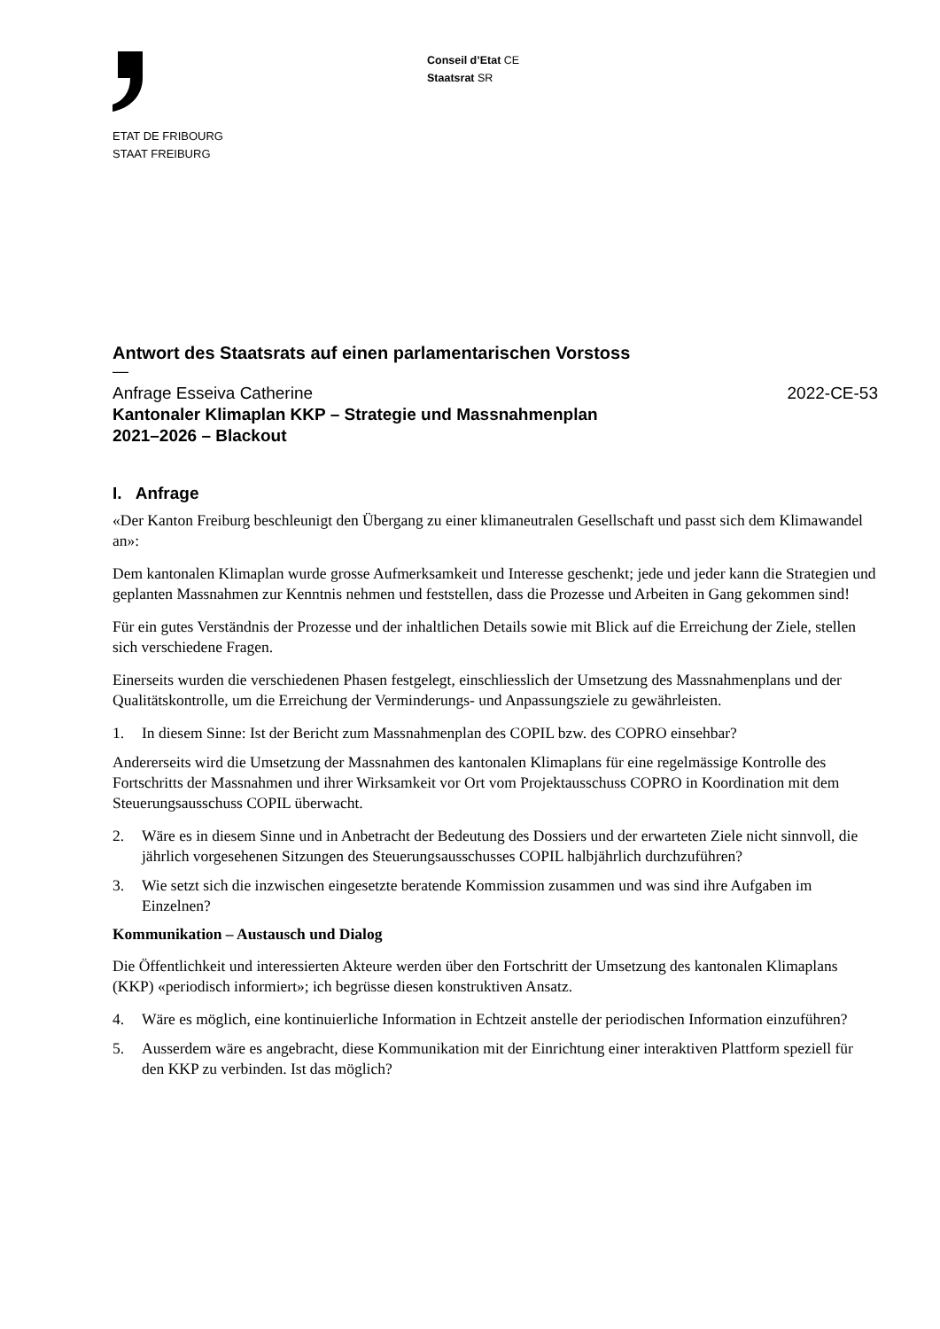ETAT DE FRIBOURG
STAAT FREIBURG
Conseil d’Etat CE
Staatsrat SR
Antwort des Staatsrats auf einen parlamentarischen Vorstoss
—
Anfrage Esseiva Catherine 2022-CE-53
Kantonaler Klimaplan KKP – Strategie und Massnahmenplan
2021–2026 – Blackout
I. Anfrage
«Der Kanton Freiburg beschleunigt den Übergang zu einer klimaneutralen Gesellschaft und passt sich dem Klimawandel an»:
Dem kantonalen Klimaplan wurde grosse Aufmerksamkeit und Interesse geschenkt; jede und jeder kann die Strategien und geplanten Massnahmen zur Kenntnis nehmen und feststellen, dass die Prozesse und Arbeiten in Gang gekommen sind!
Für ein gutes Verständnis der Prozesse und der inhaltlichen Details sowie mit Blick auf die Erreichung der Ziele, stellen sich verschiedene Fragen.
Einerseits wurden die verschiedenen Phasen festgelegt, einschliesslich der Umsetzung des Massnahmenplans und der Qualitätskontrolle, um die Erreichung der Verminderungs- und Anpassungsziele zu gewährleisten.
1. In diesem Sinne: Ist der Bericht zum Massnahmenplan des COPIL bzw. des COPRO einsehbar?
Andererseits wird die Umsetzung der Massnahmen des kantonalen Klimaplans für eine regelmässige Kontrolle des Fortschritts der Massnahmen und ihrer Wirksamkeit vor Ort vom Projektausschuss COPRO in Koordination mit dem Steuerungsausschuss COPIL überwacht.
2. Wäre es in diesem Sinne und in Anbetracht der Bedeutung des Dossiers und der erwarteten Ziele nicht sinnvoll, die jährlich vorgesehenen Sitzungen des Steuerungsausschusses COPIL halbjährlich durchzuführen?
3. Wie setzt sich die inzwischen eingesetzte beratende Kommission zusammen und was sind ihre Aufgaben im Einzelnen?
Kommunikation – Austausch und Dialog
Die Öffentlichkeit und interessierten Akteure werden über den Fortschritt der Umsetzung des kantonalen Klimaplans (KKP) «periodisch informiert»; ich begrüsse diesen konstruktiven Ansatz.
4. Wäre es möglich, eine kontinuierliche Information in Echtzeit anstelle der periodischen Information einzuführen?
5. Ausserdem wäre es angebracht, diese Kommunikation mit der Einrichtung einer interaktiven Plattform speziell für den KKP zu verbinden. Ist das möglich?